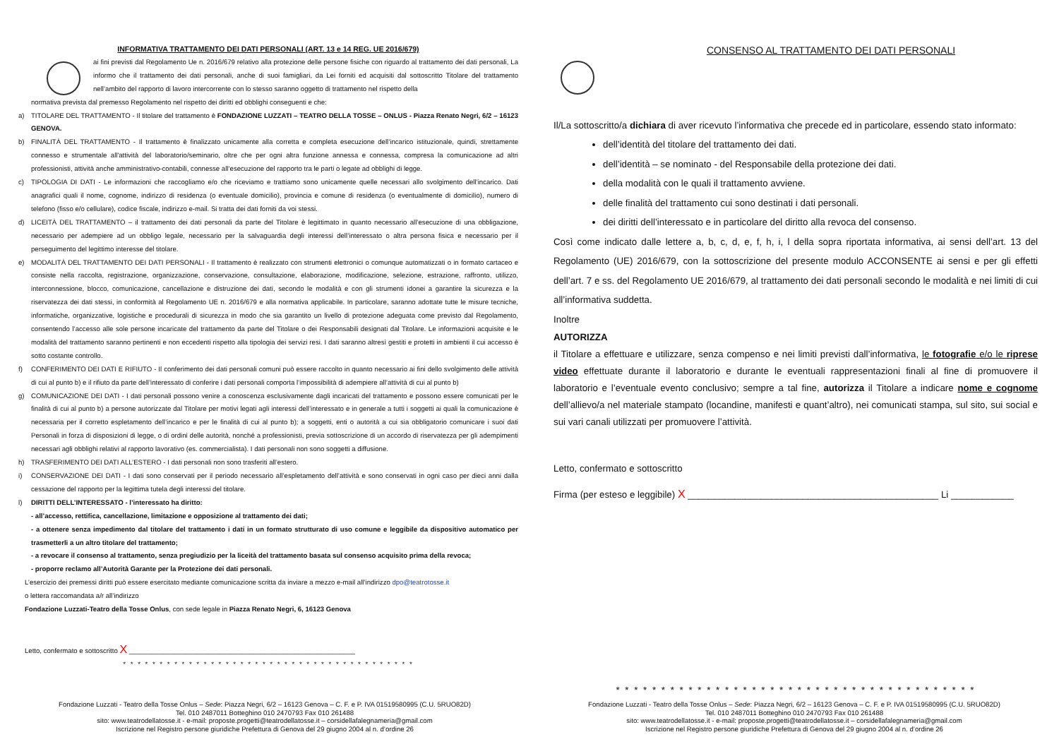INFORMATIVA TRATTAMENTO DEI DATI PERSONALI (ART. 13 e 14 REG. UE 2016/679)
ai fini previsti dal Regolamento Ue n. 2016/679 relativo alla protezione delle persone fisiche con riguardo al trattamento dei dati personali, La informo che il trattamento dei dati personali, anche di suoi famigliari, da Lei forniti ed acquisiti dal sottoscritto Titolare del trattamento nell’ambito del rapporto di lavoro intercorrente con lo stesso saranno oggetto di trattamento nel rispetto della
normativa prevista dal premesso Regolamento nel rispetto dei diritti ed obblighi conseguenti e che:
a) TITOLARE DEL TRATTAMENTO - Il titolare del trattamento è FONDAZIONE LUZZATI – TEATRO DELLA TOSSE – ONLUS - Piazza Renato Negri, 6/2 – 16123 GENOVA.
b) FINALITÀ DEL TRATTAMENTO - Il trattamento è finalizzato unicamente alla corretta e completa esecuzione dell’incarico istituzionale, quindi, strettamente connesso e strumentale all'attività del laboratorio/seminario, oltre che per ogni altra funzione annessa e connessa, compresa la comunicazione ad altri professionisti, attività anche amministrativo-contabili, connesse all’esecuzione del rapporto tra le parti o legate ad obblighi di legge.
c) TIPOLOGIA DI DATI - Le informazioni che raccogliamo e/o che riceviamo e trattiamo sono unicamente quelle necessari allo svolgimento dell’incarico. Dati anagrafici quali il nome, cognome, indirizzo di residenza (o eventuale domicilio), provincia e comune di residenza (o eventualmente di domicilio), numero di telefono (fisso e/o cellulare), codice fiscale, indirizzo e-mail. Si tratta dei dati forniti da voi stessi.
d) LICEITÀ DEL TRATTAMENTO – il trattamento dei dati personali da parte del Titolare è legittimato in quanto necessario all’esecuzione di una obbligazione, necessario per adempiere ad un obbligo legale, necessario per la salvaguardia degli interessi dell’interessato o altra persona fisica e necessario per il perseguimento del legittimo interesse del titolare.
e) MODALITÀ DEL TRATTAMENTO DEI DATI PERSONALI - Il trattamento è realizzato con strumenti elettronici o comunque automatizzati o in formato cartaceo e consiste nella raccolta, registrazione, organizzazione, conservazione, consultazione, elaborazione, modificazione, selezione, estrazione, raffronto, utilizzo, interconnessione, blocco, comunicazione, cancellazione e distruzione dei dati, secondo le modalità e con gli strumenti idonei a garantire la sicurezza e la riservatezza dei dati stessi, in conformità al Regolamento UE n. 2016/679 e alla normativa applicabile. In particolare, saranno adottate tutte le misure tecniche, informatiche, organizzative, logistiche e procedurali di sicurezza in modo che sia garantito un livello di protezione adeguata come previsto dal Regolamento, consentendo l’accesso alle sole persone incaricate del trattamento da parte del Titolare o dei Responsabili designati dal Titolare. Le informazioni acquisite e le modalità del trattamento saranno pertinenti e non eccedenti rispetto alla tipologia dei servizi resi. I dati saranno altresì gestiti e protetti in ambienti il cui accesso è sotto costante controllo.
f) CONFERIMENTO DEI DATI E RIFIUTO - Il conferimento dei dati personali comuni può essere raccolto in quanto necessario ai fini dello svolgimento delle attività di cui al punto b) e il rifiuto da parte dell’interessato di conferire i dati personali comporta l’impossibilità di adempiere all’attività di cui al punto b)
g) COMUNICAZIONE DEI DATI - I dati personali possono venire a conoscenza esclusivamente dagli incaricati del trattamento e possono essere comunicati per le finalità di cui al punto b) a persone autorizzate dal Titolare per motivi legati agli interessi dell’interessato e in generale a tutti i soggetti ai quali la comunicazione è necessaria per il corretto espletamento dell’incarico e per le finalità di cui al punto b); a soggetti, enti o autorità a cui sia obbligatorio comunicare i suoi dati Personali in forza di disposizioni di legge, o di ordini delle autorità, nonché a professionisti, previa sottoscrizione di un accordo di riservatezza per gli adempimenti necessari agli obblighi relativi al rapporto lavorativo (es. commercialista). I dati personali non sono soggetti a diffusione.
h) TRASFERIMENTO DEI DATI ALL’ESTERO - I dati personali non sono trasferiti all’estero.
i) CONSERVAZIONE DEI DATI - I dati sono conservati per il periodo necessario all’espletamento dell’attività e sono conservati in ogni caso per dieci anni dalla cessazione del rapporto per la legittima tutela degli interessi del titolare.
l) DIRITTI DELL’INTERESSATO - l’interessato ha diritto:
- all’accesso, rettifica, cancellazione, limitazione e opposizione al trattamento dei dati;
- a ottenere senza impedimento dal titolare del trattamento i dati in un formato strutturato di uso comune e leggibile da dispositivo automatico per trasmetterli a un altro titolare del trattamento;
- a revocare il consenso al trattamento, senza pregiudizio per la liceità del trattamento basata sul consenso acquisito prima della revoca;
- proporre reclamo all’Autorità Garante per la Protezione dei dati personali.
L’esercizio dei premessi diritti può essere esercitato mediante comunicazione scritta da inviare a mezzo e-mail all’indirizzo dpo@teatrotosse.it
o lettera raccomandata a/r all’indirizzo
Fondazione Luzzati-Teatro della Tosse Onlus, con sede legale in Piazza Renato Negri, 6, 16123 Genova
Letto, confermato e sottoscritto X ____________________________________________________________
* * * * * * * * * * * * * * * * * * * * * * * * * * * * * * * * * * * * * * * *
Fondazione Luzzati - Teatro della Tosse Onlus – Sede: Piazza Negri, 6/2 – 16123 Genova – C. F. e P. IVA 01519580995 (C.U. 5RUO82D)
Tel. 010 2487011 Botteghino 010 2470793 Fax 010 261488
sito: www.teatrodellatosse.it - e-mail: proposte.progetti@teatrodellatosse.it – corsidellafalegnameria@gmail.com
Iscrizione nel Registro persone giuridiche Prefettura di Genova del 29 giugno 2004 al n. d’ordine 26
CONSENSO AL TRATTAMENTO DEI DATI PERSONALI
Il/La sottoscritto/a dichiara di aver ricevuto l’informativa che precede ed in particolare, essendo stato informato:
dell’identità del titolare del trattamento dei dati.
dell’identità – se nominato - del Responsabile della protezione dei dati.
della modalità con le quali il trattamento avviene.
delle finalità del trattamento cui sono destinati i dati personali.
dei diritti dell’interessato e in particolare del diritto alla revoca del consenso.
Così come indicato dalle lettere a, b, c, d, e, f, h, i, l della sopra riportata informativa, ai sensi dell’art. 13 del Regolamento (UE) 2016/679, con la sottoscrizione del presente modulo ACCONSENTE ai sensi e per gli effetti dell’art. 7 e ss. del Regolamento UE 2016/679, al trattamento dei dati personali secondo le modalità e nei limiti di cui all’informativa suddetta.
Inoltre
AUTORIZZA
il Titolare a effettuare e utilizzare, senza compenso e nei limiti previsti dall’informativa, le fotografie e/o le riprese video effettuate durante il laboratorio e durante le eventuali rappresentazioni finali al fine di promuovere il laboratorio e l’eventuale evento conclusivo; sempre a tal fine, autorizza il Titolare a indicare nome e cognome dell’allievo/a nel materiale stampato (locandine, manifesti e quant’altro), nei comunicati stampa, sul sito, sui social e sui vari canali utilizzati per promuovere l’attività.
Letto, confermato e sottoscritto
Firma (per esteso e leggibile) X ________________________________________________ Li ____________
* * * * * * * * * * * * * * * * * * * * * * * * * * * * * * * * * * * * * * * *
Fondazione Luzzati - Teatro della Tosse Onlus – Sede: Piazza Negri, 6/2 – 16123 Genova – C. F. e P. IVA 01519580995 (C.U. 5RUO82D)
Tel. 010 2487011 Botteghino 010 2470793 Fax 010 261488
sito: www.teatrodellatosse.it - e-mail: proposte.progetti@teatrodellatosse.it – corsidellafalegnameria@gmail.com
Iscrizione nel Registro persone giuridiche Prefettura di Genova del 29 giugno 2004 al n. d’ordine 26